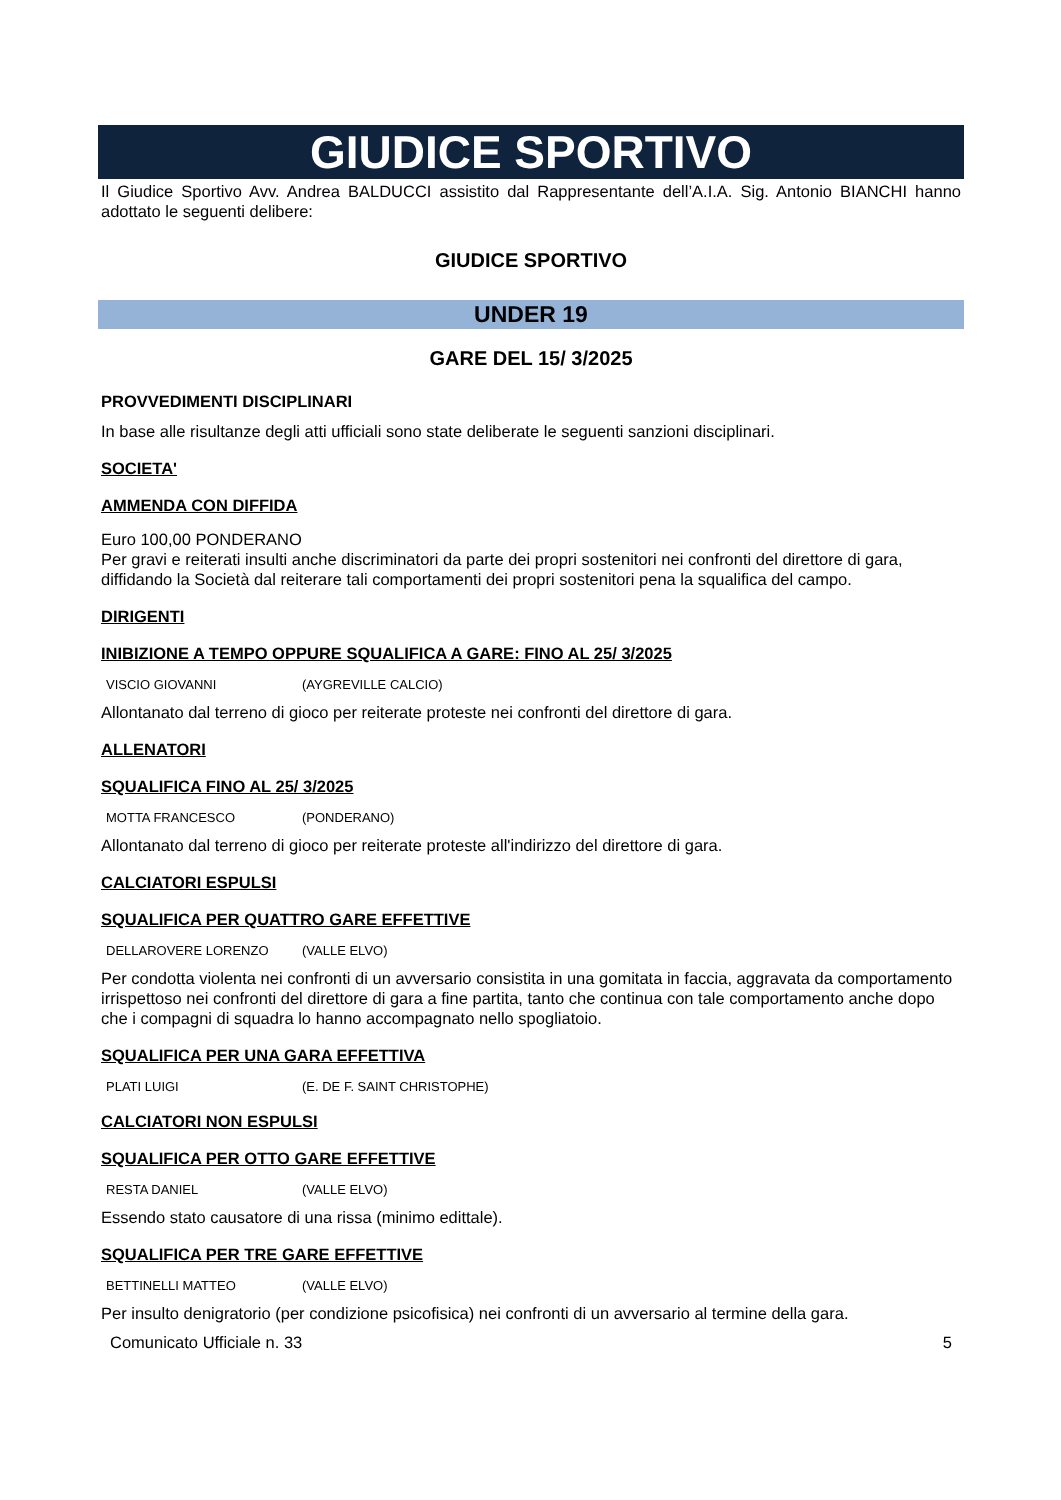GIUDICE SPORTIVO
Il Giudice Sportivo Avv. Andrea BALDUCCI assistito dal Rappresentante dell’A.I.A. Sig. Antonio BIANCHI hanno adottato le seguenti delibere:
GIUDICE SPORTIVO
UNDER 19
GARE DEL 15/ 3/2025
PROVVEDIMENTI DISCIPLINARI
In base alle risultanze degli atti ufficiali sono state deliberate le seguenti sanzioni disciplinari.
SOCIETA'
AMMENDA CON DIFFIDA
Euro 100,00 PONDERANO
Per gravi e reiterati insulti anche discriminatori da parte dei propri sostenitori nei confronti del direttore di gara, diffidando la Società dal reiterare tali comportamenti dei propri sostenitori pena la squalifica del campo.
DIRIGENTI
INIBIZIONE A TEMPO OPPURE SQUALIFICA A GARE: FINO AL 25/ 3/2025
VISCIO GIOVANNI (AYGREVILLE CALCIO)
Allontanato dal terreno di gioco per reiterate proteste nei confronti del direttore di gara.
ALLENATORI
SQUALIFICA FINO AL 25/ 3/2025
MOTTA FRANCESCO (PONDERANO)
Allontanato dal terreno di gioco per reiterate proteste all'indirizzo del direttore di gara.
CALCIATORI ESPULSI
SQUALIFICA PER QUATTRO GARE EFFETTIVE
DELLAROVERE LORENZO (VALLE ELVO)
Per condotta violenta nei confronti di un avversario consistita in una gomitata in faccia, aggravata da comportamento irrispettoso nei confronti del direttore di gara a fine partita, tanto che continua con tale comportamento anche dopo che i compagni di squadra lo hanno accompagnato nello spogliatoio.
SQUALIFICA PER UNA GARA EFFETTIVA
PLATI LUIGI (E. DE F. SAINT CHRISTOPHE)
CALCIATORI NON ESPULSI
SQUALIFICA PER OTTO GARE EFFETTIVE
RESTA DANIEL (VALLE ELVO)
Essendo stato causatore di una rissa (minimo edittale).
SQUALIFICA PER TRE GARE EFFETTIVE
BETTINELLI MATTEO (VALLE ELVO)
Per insulto denigratorio (per condizione psicofisica) nei confronti di un avversario al termine della gara.
Comunicato Ufficiale n. 33 5